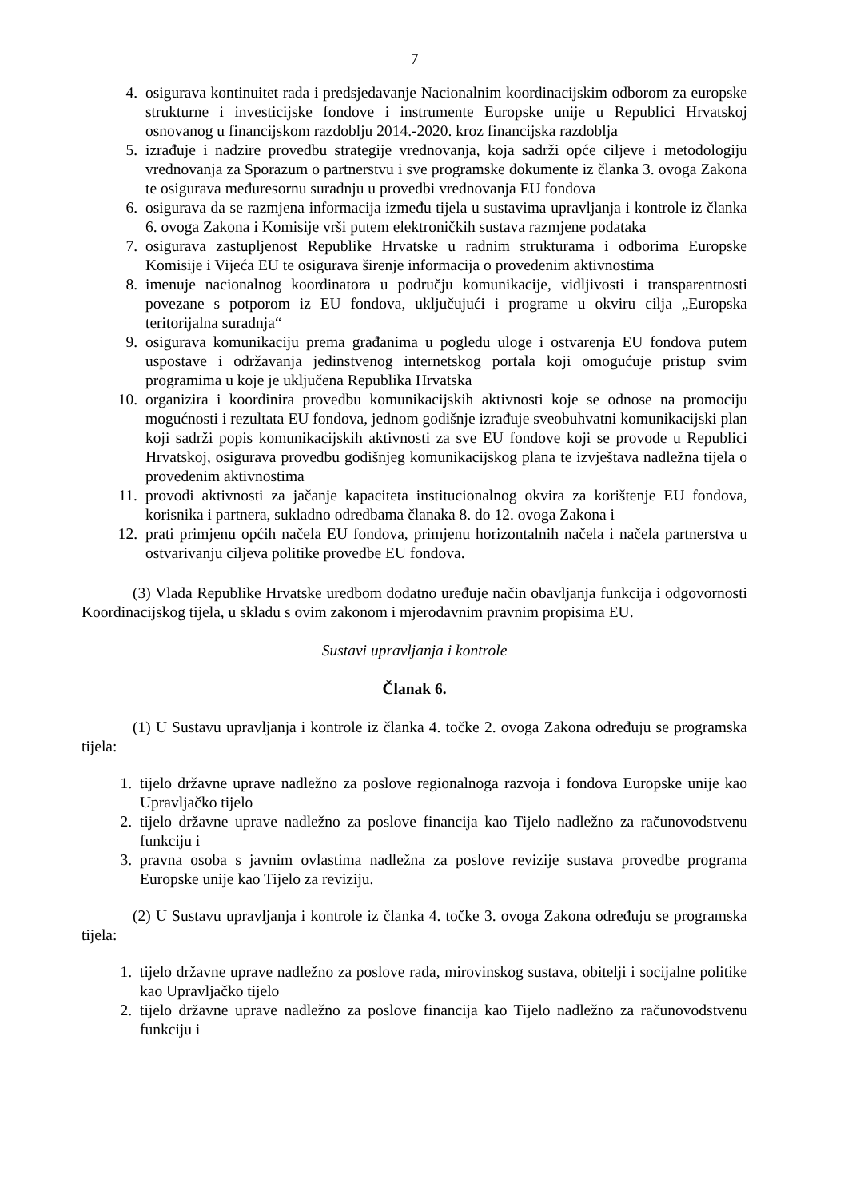7
4. osigurava kontinuitet rada i predsjedavanje Nacionalnim koordinacijskim odborom za europske strukturne i investicijske fondove i instrumente Europske unije u Republici Hrvatskoj osnovanog u financijskom razdoblju 2014.-2020. kroz financijska razdoblja
5. izrađuje i nadzire provedbu strategije vrednovanja, koja sadrži opće ciljeve i metodologiju vrednovanja za Sporazum o partnerstvu i sve programske dokumente iz članka 3. ovoga Zakona te osigurava međuresornu suradnju u provedbi vrednovanja EU fondova
6. osigurava da se razmjena informacija između tijela u sustavima upravljanja i kontrole iz članka 6. ovoga Zakona i Komisije vrši putem elektroničkih sustava razmjene podataka
7. osigurava zastupljenost Republike Hrvatske u radnim strukturama i odborima Europske Komisije i Vijeća EU te osigurava širenje informacija o provedenim aktivnostima
8. imenuje nacionalnog koordinatora u području komunikacije, vidljivosti i transparentnosti povezane s potporom iz EU fondova, uključujući i programe u okviru cilja „Europska teritorijalna suradnja“
9. osigurava komunikaciju prema građanima u pogledu uloge i ostvarenja EU fondova putem uspostave i održavanja jedinstvenog internetskog portala koji omogućuje pristup svim programima u koje je uključena Republika Hrvatska
10. organizira i koordinira provedbu komunikacijskih aktivnosti koje se odnose na promociju mogućnosti i rezultata EU fondova, jednom godišnje izrađuje sveobuhvatni komunikacijski plan koji sadrži popis komunikacijskih aktivnosti za sve EU fondove koji se provode u Republici Hrvatskoj, osigurava provedbu godišnjeg komunikacijskog plana te izvještava nadležna tijela o provedenim aktivnostima
11. provodi aktivnosti za jačanje kapaciteta institucionalnog okvira za korištenje EU fondova, korisnika i partnera, sukladno odredbama članaka 8. do 12. ovoga Zakona i
12. prati primjenu općih načela EU fondova, primjenu horizontalnih načela i načela partnerstva u ostvarivanju ciljeva politike provedbe EU fondova.
(3) Vlada Republike Hrvatske uredbom dodatno uređuje način obavljanja funkcija i odgovornosti Koordinacijskog tijela, u skladu s ovim zakonom i mjerodavnim pravnim propisima EU.
Sustavi upravljanja i kontrole
Članak 6.
(1) U Sustavu upravljanja i kontrole iz članka 4. točke 2. ovoga Zakona određuju se programska tijela:
1. tijelo državne uprave nadležno za poslove regionalnoga razvoja i fondova Europske unije kao Upravljačko tijelo
2. tijelo državne uprave nadležno za poslove financija kao Tijelo nadležno za računovodstvenu funkciju i
3. pravna osoba s javnim ovlastima nadležna za poslove revizije sustava provedbe programa Europske unije kao Tijelo za reviziju.
(2) U Sustavu upravljanja i kontrole iz članka 4. točke 3. ovoga Zakona određuju se programska tijela:
1. tijelo državne uprave nadležno za poslove rada, mirovinskog sustava, obitelji i socijalne politike kao Upravljačko tijelo
2. tijelo državne uprave nadležno za poslove financija kao Tijelo nadležno za računovodstvenu funkciju i